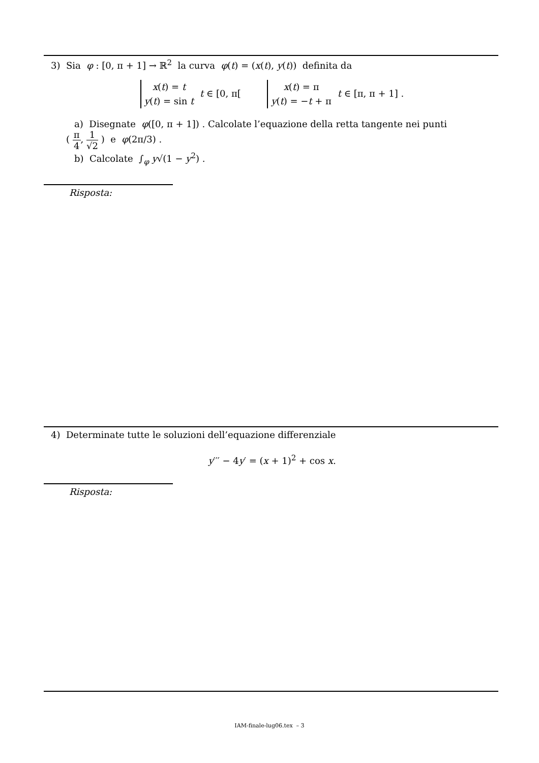3) Sia φ : [0, π + 1] → ℝ<sup>2</sup> la curva φ(t) = (x(t), y(t)) definita da
x(t) = t
y(t) = sin t t ∈ [0, π[ x(t) = π
y(t) = −t + π t ∈ [π, π + 1] .
a) Disegnate φ([0, π + 1]) . Calcolate l’equazione della retta tangente nei punti
( π 4, 1 √2 ) e φ(2π/3) .
b) Calcolate ∫<sub>φ</sub> y√(1 − y<sup>2</sup>) .
Risposta:
4) Determinate tutte le soluzioni dell’equazione differenziale
y′′′ − 4y′ = (x + 1)<sup>2</sup> + cos x.
Risposta:
IAM-finale-lug06.tex – 3